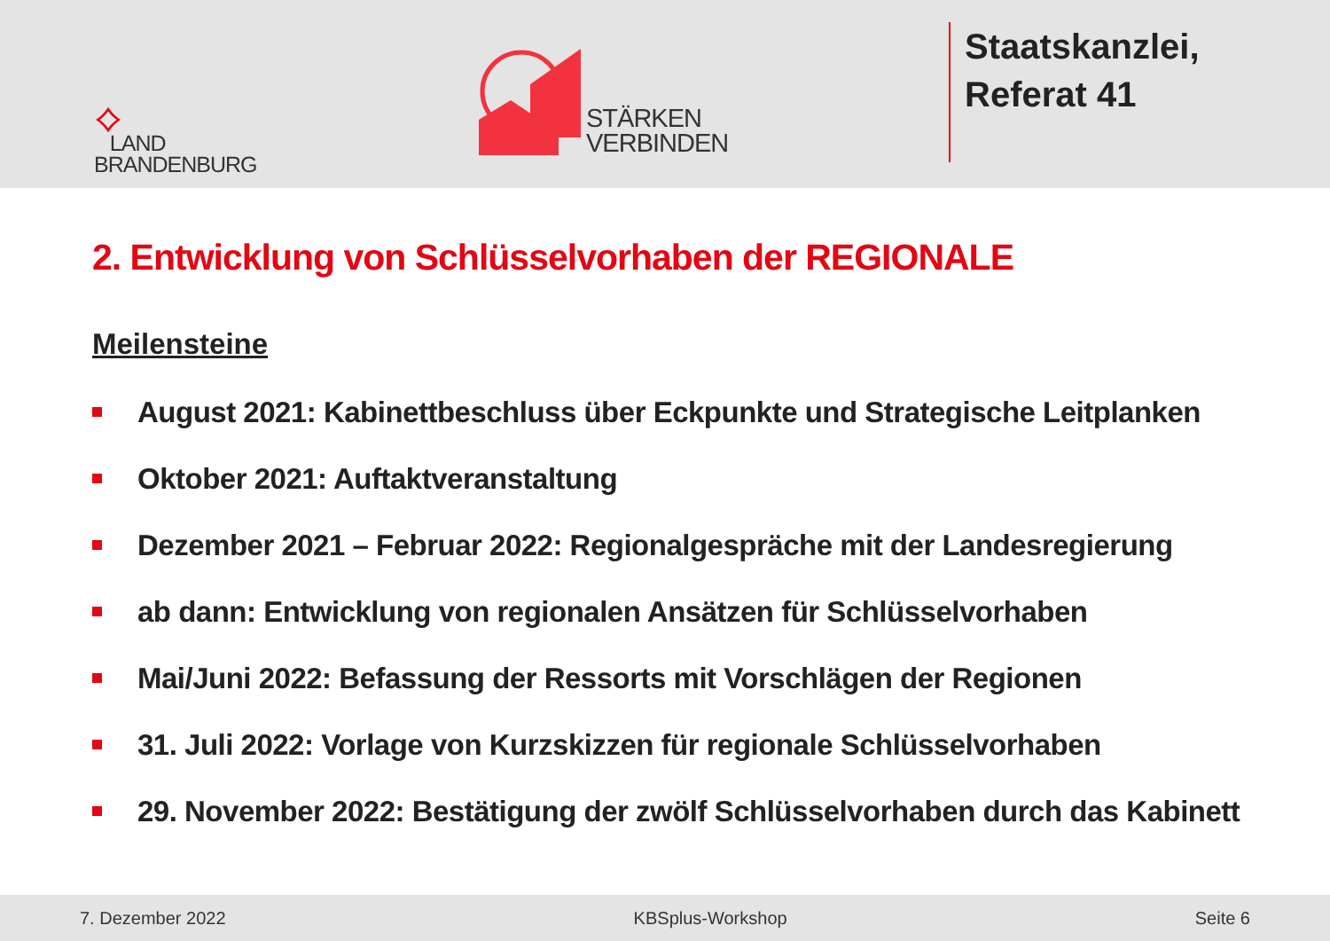⟡
LAND
BRANDENBURG
STÄRKEN
VERBINDEN
Staatskanzlei,
Referat 41
2. Entwicklung von Schlüsselvorhaben der REGIONALE
Meilensteine
August 2021: Kabinettbeschluss über Eckpunkte und Strategische Leitplanken
Oktober 2021: Auftaktveranstaltung
Dezember 2021 – Februar 2022: Regionalgespräche mit der Landesregierung
ab dann: Entwicklung von regionalen Ansätzen für Schlüsselvorhaben
Mai/Juni 2022: Befassung der Ressorts mit Vorschlägen der Regionen
31. Juli 2022: Vorlage von Kurzskizzen für regionale Schlüsselvorhaben
29. November 2022: Bestätigung der zwölf Schlüsselvorhaben durch das Kabinett
7. Dezember 2022 KBSplus-Workshop Seite 6